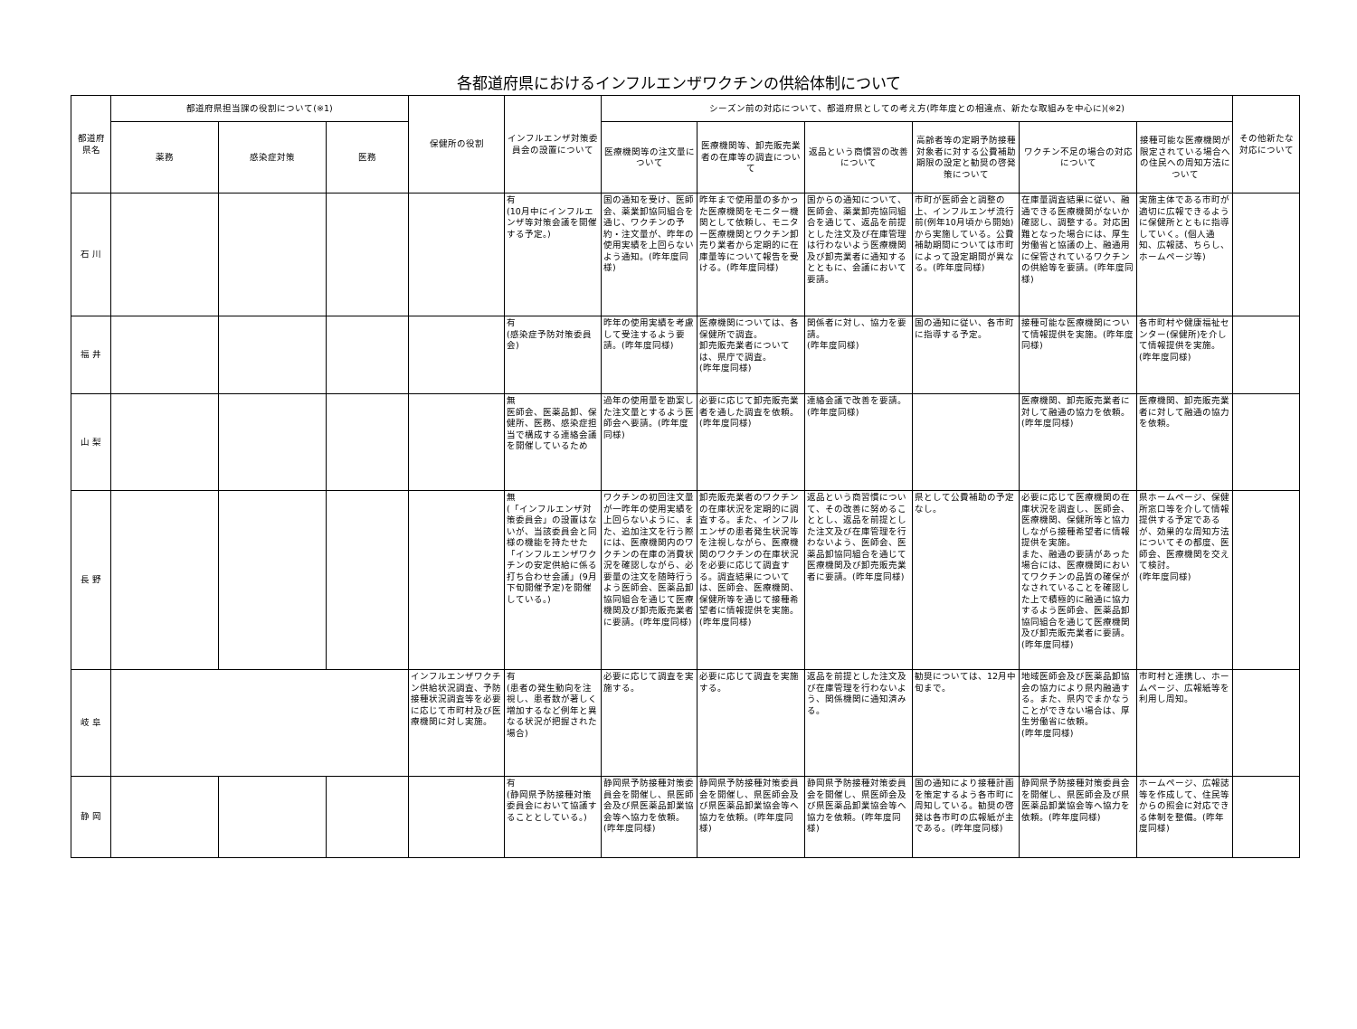各都道府県におけるインフルエンザワクチンの供給体制について
| 都道府県名 | 都道府県担当課の役割について(※1) | | | 保健所の役割 | インフルエンザ対策委員会の設置について | シーズン前の対応について、都道府県としての考え方(昨年度との相違点、新たな取組みを中心に)(※2) | | | | | | その他新たな対応について |
| --- | --- | --- | --- | --- | --- | --- | --- | --- | --- | --- | --- | --- |
| | 薬務 | 感染症対策 | 医務 | | | 医療機関等の注文量について | 医療機関等、卸売販売業者の在庫等の調査について | 返品という商慣習の改善について | 高齢者等の定期予防接種対象者に対する公費補助期限の設定と勧奨の啓発策について | ワクチン不足の場合の対応について | 接種可能な医療機関が限定されている場合への住民への周知方法について | |
| 石 川 | | | | | 有 (10月中にインフルエンザ等対策会議を開催する予定。) | 国の通知を受け、医師会、薬業卸協同組合を通じ、ワクチンの予約・注文量が、昨年の使用実績を上回らないよう通知。(昨年度同様) | 昨年まで使用量の多かった医療機関をモニター機関として依頼し、モニター医療機関とワクチン卸売り業者から定期的に在庫量等について報告を受ける。(昨年度同様) | 国からの通知について、医師会、薬業卸売協同組合を通じて、返品を前提とした注文及び在庫管理は行わないよう医療機関及び卸売業者に通知するとともに、会議において要請。 | 市町が医師会と調整の上、インフルエンザ流行前(例年10月頃から開始)から実施している。公費補助期間については市町によって設定期間が異なる。(昨年度同様) | 在庫量調査結果に従い、融通できる医療機関がないか確認し、調整する。対応困難となった場合には、厚生労働省と協議の上、融通用に保管されているワクチンの供給等を要請。(昨年度同様) | 実施主体である市町が適切に広報できるように保健所とともに指導していく。(個人通知、広報誌、ちらし、ホームページ等) | |
| 福 井 | | | | | 有 (感染症予防対策委員会) | 昨年の使用実績を考慮して受注するよう要請。(昨年度同様) | 医療機関については、各保健所で調査。 卸売販売業者については、県庁で調査。 (昨年度同様) | 関係者に対し、協力を要請。 (昨年度同様) | 国の通知に従い、各市町に指導する予定。 | 接種可能な医療機関について情報提供を実施。(昨年度同様) | 各市町村や健康福祉センター(保健所)を介して情報提供を実施。 (昨年度同様) | |
| 山 梨 | | | | | 無 医師会、医薬品卸、保健所、医務、感染症担当で構成する連絡会議を開催しているため | 過年の使用量を勘案した注文量とするよう医師会へ要請。(昨年度同様) | 必要に応じて卸売販売業者を通した調査を依頼。(昨年度同様) | 連絡会議で改善を要請。(昨年度同様) | | 医療機関、卸売販売業者に対して融通の協力を依頼。(昨年度同様) | 医療機関、卸売販売業者に対して融通の協力を依頼。 | |
| 長 野 | | | | | 無 (「インフルエンザ対策委員会」の設置はないが、当該委員会と同様の機能を持たせた「インフルエンザワクチンの安定供給に係る打ち合わせ会議」(9月下旬開催予定)を開催している。) | ワクチンの初回注文量が一昨年の使用実績を上回らないように、また、追加注文を行う際には、医療機関内のワクチンの在庫の消費状況を確認しながら、必要量の注文を随時行うよう医師会、医薬品卸協同組合を通じて医療機関及び卸売販売業者に要請。(昨年度同様) | 卸売販売業者のワクチンの在庫状況を定期的に調査する。また、インフルエンザの患者発生状況等を注視しながら、医療機関のワクチンの在庫状況を必要に応じて調査する。調査結果については、医師会、医療機関、保健所等を通じて接種希望者に情報提供を実施。(昨年度同様) | 返品という商習慣について、その改善に努めることとし、返品を前提とした注文及び在庫管理を行わないよう、医師会、医薬品卸協同組合を通じて医療機関及び卸売販売業者に要請。(昨年度同様) | 県として公費補助の予定なし。 | 必要に応じて医療機関の在庫状況を調査し、医師会、医療機関、保健所等と協力しながら接種希望者に情報提供を実施。 また、融通の要請があった場合には、医療機関においてワクチンの品質の確保がなされていることを確認した上で積極的に融通に協力するよう医師会、医薬品卸協同組合を通じて医療機関及び卸売販売業者に要請。 (昨年度同様) | 県ホームページ、保健所窓口等を介して情報提供する予定であるが、効果的な周知方法についてその都度、医師会、医療機関を交えて検討。 (昨年度同様) | |
| 岐 阜 | | | | インフルエンザワクチン供給状況調査、予防接種状況調査等を必要に応じて市町村及び医療機関に対し実施。 | 有 (患者の発生動向を注視し、患者数が著しく増加するなど例年と異なる状況が把握された場合) | 必要に応じて調査を実施する。 | 必要に応じて調査を実施する。 | 返品を前提とした注文及び在庫管理を行わないよう、関係機関に通知済みる。 | 勧奨については、12月中旬まで。 | 地域医師会及び医薬品卸協会の協力により県内融通する。また、県内でまかなうことができない場合は、厚生労働省に依頼。 (昨年度同様) | 市町村と連携し、ホームページ、広報紙等を利用し周知。 | |
| 静 岡 | | | | | 有 (静岡県予防接種対策委員会において協議することとしている。) | 静岡県予防接種対策委員会を開催し、県医師会及び県医薬品卸業協会等へ協力を依頼。(昨年度同様) | 静岡県予防接種対策委員会を開催し、県医師会及び県医薬品卸業協会等へ協力を依頼。(昨年度同様) | 静岡県予防接種対策委員会を開催し、県医師会及び県医薬品卸業協会等へ協力を依頼。(昨年度同様) | 国の通知により接種計画を策定するよう各市町に周知している。勧奨の啓発は各市町の広報紙が主である。(昨年度同様) | 静岡県予防接種対策委員会を開催し、県医師会及び県医薬品卸業協会等へ協力を依頼。(昨年度同様) | ホームページ、広報誌等を作成して、住民等からの照会に対応できる体制を整備。(昨年度同様) | |